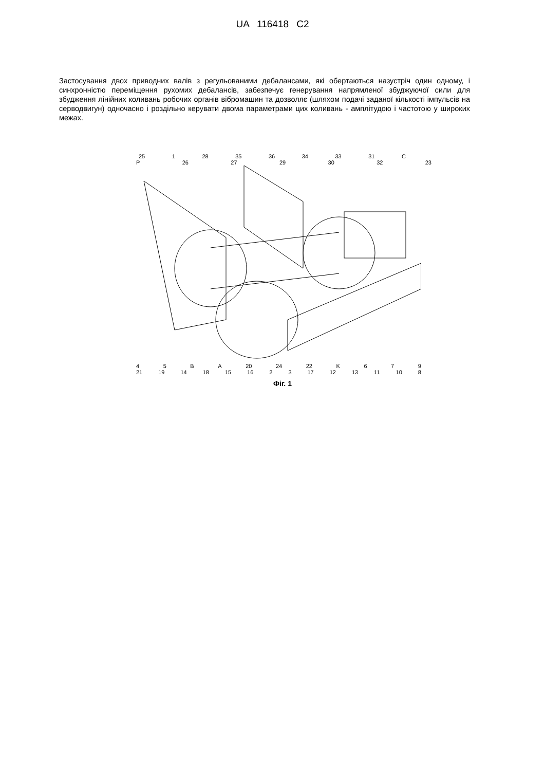UA 116418 C2
Застосування двох приводних валів з регульованими дебалансами, які обертаються назустріч один одному, і синхронністю переміщення рухомих дебалансів, забезпечує генерування напрямленої збуджуючої сили для збудження лінійних коливань робочих органів вібромашин та дозволяє (шляхом подачі заданої кількості імпульсів на серводвигун) одночасно і роздільно керувати двома параметрами цих коливань - амплітудою і частотою у широких межах.
25 1 28 35 36 34 33 31 C
P 26 27 29 30 32 23
45 BA 20 24 22 K 679
21 19 14 18 15 16 23 17 12 13 11 10 8
Фіг. 1